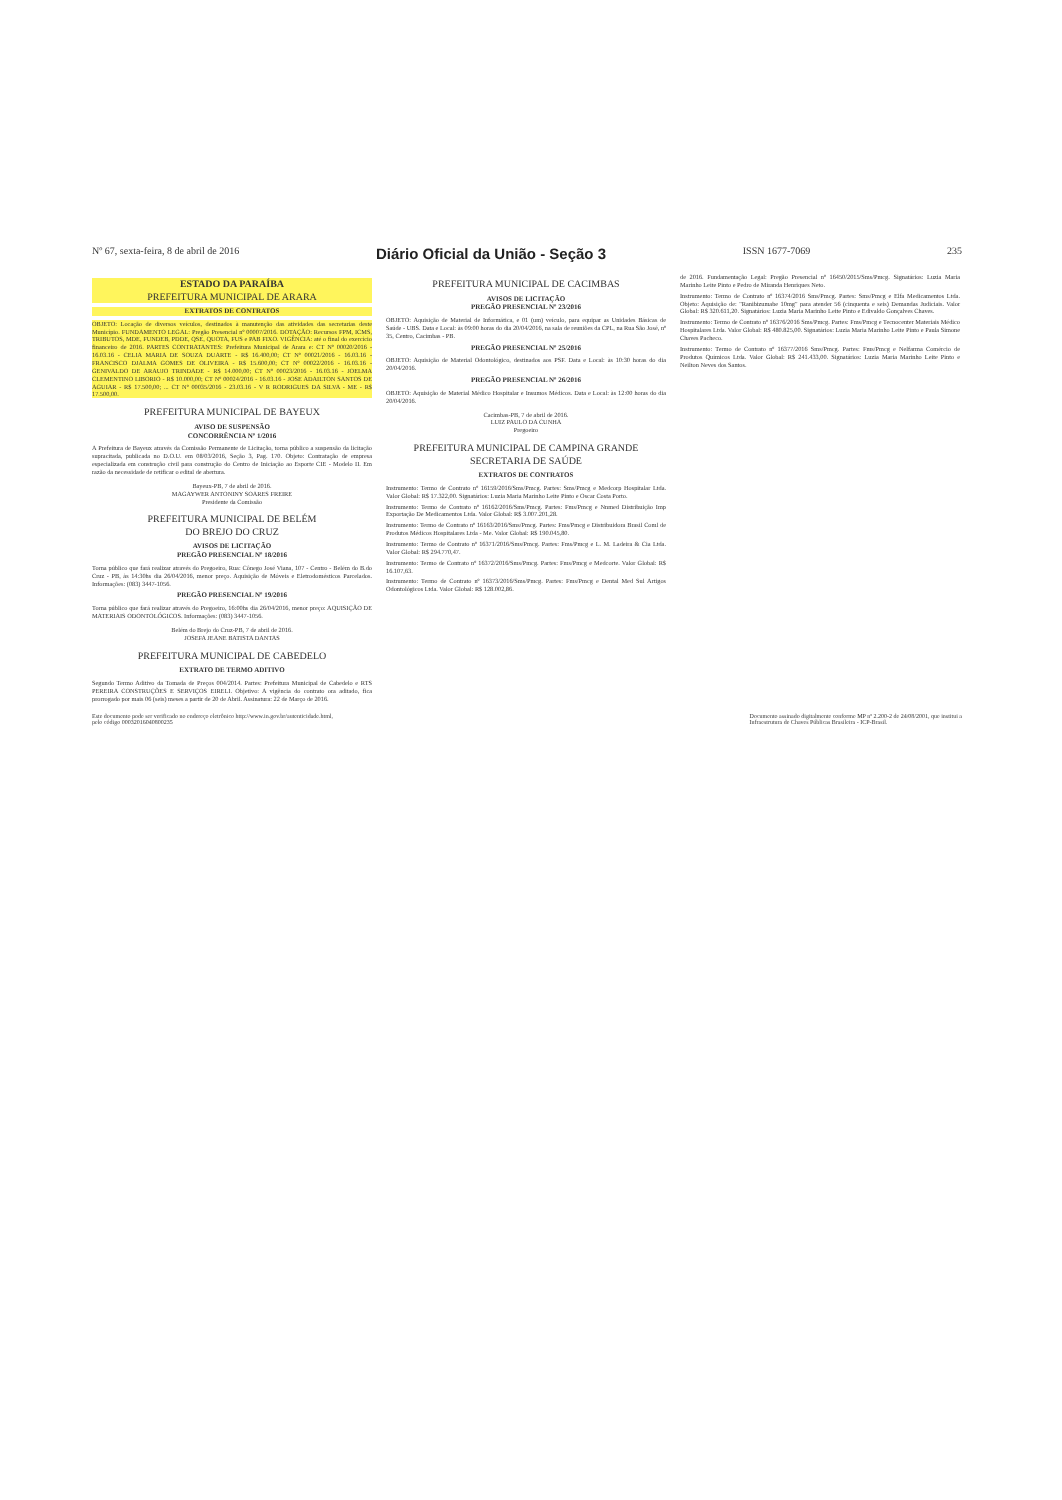Nº 67, sexta-feira, 8 de abril de 2016 Diário Oficial da União - Seção 3 ISSN 1677-7069 235
ESTADO DA PARAÍBA
PREFEITURA MUNICIPAL DE ARARA
EXTRATOS DE CONTRATOS
OBJETO: Locação de diversos veículos, destinados à manutenção das atividades das secretarias deste Município. FUNDAMENTO LEGAL: Pregão Presencial nº 00007/2016. DOTAÇÃO: Recursos FPM, ICMS, TRIBUTOS, MDE, FUNDEB, PDDE, QSE, QUOTA, FUS e PAB FIXO. VIGÊNCIA: até o final do exercício financeiro de 2016. PARTES CONTRATANTES: Prefeitura Municipal de Arara e: CT Nº 00020/2016 - 16.03.16 - CELIA MARIA DE SOUZA DUARTE - R$ 16.400,00; CT Nº 00021/2016 - 16.03.16 - FRANCISCO DJALMA GOMES DE OLIVEIRA - R$ 15.600,00; CT Nº 00022/2016 - 16.03.16 - GENIVALDO DE ARAUJO TRINDADE - R$ 14.000,00; CT Nº 00023/2016 - 16.03.16 - JOELMA CLEMENTINO LIBORIO - R$ 10.000,00; CT Nº 00024/2016 - 16.03.16 - JOSE ADAILTON SANTOS DE AGUIAR - R$ 17.500,00; ... CT Nº 00035/2016 - 23.03.16 - V R RODRIGUES DA SILVA - ME - R$ 17.500,00.
PREFEITURA MUNICIPAL DE BAYEUX
AVISO DE SUSPENSÃO
CONCORRÊNCIA Nº 1/2016
A Prefeitura de Bayeux através da Comissão Permanente de Licitação, torna público a suspensão da licitação supracitada, publicada no D.O.U. em 08/03/2016, Seção 3, Pag. 170. Objeto: Contratação de empresa especializada em construção civil para construção do Centro de Iniciação ao Esporte CIE - Modelo II. Em razão da necessidade de retificar o edital de abertura.
Bayeux-PB, 7 de abril de 2016.
MAGAYWER ANTONINY SOARES FREIRE
Presidente da Comissão
PREFEITURA MUNICIPAL DE BELÉM
DO BREJO DO CRUZ
AVISOS DE LICITAÇÃO
PREGÃO PRESENCIAL Nº 18/2016
Torna público que fará realizar através do Pregoeiro, Rua: Cônego José Viana, 107 - Centro - Belém do B.do Cruz - PB, às 14:30hs dia 26/04/2016, menor preço. Aquisição de Móveis e Eletrodomésticos Parcelados. Informações: (083) 3447-1056.
PREGÃO PRESENCIAL Nº 19/2016
Torna público que fará realizar através do Pregoeiro, 16:00hs dia 26/04/2016, menor preço: AQUISIÇÃO DE MATERIAIS ODONTOLÓGICOS. Informações: (083) 3447-1056.
Belém do Brejo do Cruz-PB, 7 de abril de 2016.
JOSEFA JEANE BATISTA DANTAS
PREFEITURA MUNICIPAL DE CABEDELO
EXTRATO DE TERMO ADITIVO
Segundo Termo Aditivo da Tomada de Preços 004/2014. Partes: Prefeitura Municipal de Cabedelo e RTS PEREIRA CONSTRUÇÕES E SERVIÇOS EIRELI. Objetivo: A vigência do contrato ora aditado, fica prorrogado por mais 06 (seis) meses a partir de 20 de Abril. Assinatura: 22 de Março de 2016.
PREFEITURA MUNICIPAL DE CACIMBAS
AVISOS DE LICITAÇÃO
PREGÃO PRESENCIAL Nº 23/2016
OBJETO: Aquisição de Material de Informática, e 01 (um) veículo, para equipar as Unidades Básicas de Saúde - UBS. Data e Local: às 09:00 horas do dia 20/04/2016, na sala de reuniões da CPL, na Rua São José, nº 35, Centro, Cacimbas - PB.
PREGÃO PRESENCIAL Nº 25/2016
OBJETO: Aquisição de Material Odontológico, destinados aos PSF. Data e Local: às 10:30 horas do dia 20/04/2016.
PREGÃO PRESENCIAL Nº 26/2016
OBJETO: Aquisição de Material Médico Hospitalar e Insumos Médicos. Data e Local: às 12:00 horas do dia 20/04/2016.
Cacimbas-PB, 7 de abril de 2016.
LUIZ PAULO DA CUNHA
Pregoeiro
PREFEITURA MUNICIPAL DE CAMPINA GRANDE
SECRETARIA DE SAÚDE
EXTRATOS DE CONTRATOS
Instrumento: Termo de Contrato nº 16159/2016/Sms/Pmcg. Partes: Sms/Pmcg e Medcorp Hospitalar Ltda. Valor Global: R$ 17.322,00. Signatários: Luzia Maria Marinho Leite Pinto e Oscar Costa Porto.
Instrumento: Termo de Contrato nº 16162/2016/Sms/Pmcg. Partes: Fms/Pmcg e Nnmed Distribuição Imp Exportação De Medicamentos Ltda. Valor Global: R$ 3.007.201,28.
Instrumento: Termo de Contrato nº 16163/2016/Sms/Pmcg. Partes: Fms/Pmcg e Distribuidora Brasil Coml de Produtos Médicos Hospitalares Ltda - Me. Valor Global: R$ 190.045,80.
Instrumento: Termo de Contrato nº 16371/2016/Sms/Pmcg. Partes: Fms/Pmcg e L. M. Ladeira & Cia Ltda. Valor Global: R$ 294.770,47.
Instrumento: Termo de Contrato nº 16372/2016/Sms/Pmcg. Partes: Fms/Pmcg e Medcorte. Valor Global: R$ 16.107,63.
Instrumento: Termo de Contrato nº 16373/2016/Sms/Pmcg. Partes: Fms/Pmcg e Dental Med Sul Artigos Odontológicos Ltda. Valor Global: R$ 128.002,86.
de 2016. Fundamentação Legal: Pregão Presencial nº 16450/2015/Sms/Pmcg. Signatários: Luzia Maria Marinho Leite Pinto e Pedro de Miranda Henriques Neto.
Instrumento: Termo de Contrato nº 16374/2016 Sms/Pmcg. Partes: Sms/Pmcg e Elfa Medicamentos Ltda. Objeto: Aquisição de: "Ranibizumabe 10mg" para atender 56 (cinquenta e seis) Demandas Judiciais. Valor Global: R$ 320.611,20. Signatários: Luzia Maria Marinho Leite Pinto e Edivaldo Gonçalves Chaves.
Instrumento: Termo de Contrato nº 16376/2016 Sms/Pmcg. Partes: Fms/Pmcg e Tecnocenter Materiais Médico Hospitalares Ltda. Valor Global: R$ 480.825,00. Signatários: Luzia Maria Marinho Leite Pinto e Paula Simone Chaves Pacheco.
Instrumento: Termo de Contrato nº 16377/2016 Sms/Pmcg. Partes: Fms/Pmcg e Nelfarma Comércio de Produtos Químicos Ltda. Valor Global: R$ 241.433,00. Signatários: Luzia Maria Marinho Leite Pinto e Neilton Neves dos Santos.
Este documento pode ser verificado no endereço eletrônico http://www.in.gov.br/autenticidade.html,
pelo código 00032016040800235 Documento assinado digitalmente conforme MP nº 2.200-2 de 24/08/2001, que institui a
Infraestrutura de Chaves Públicas Brasileira - ICP-Brasil.